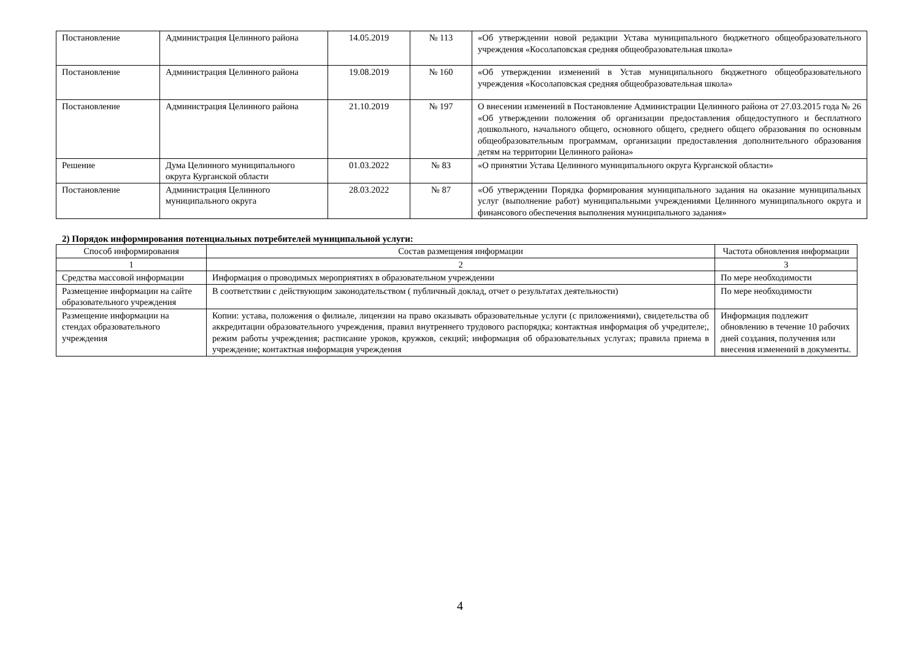| Постановление | Администрация Целинного района | 14.05.2019 | № 113 | «Об утверждении новой редакции Устава муниципального бюджетного общеобразовательного учреждения «Косолаповская средняя общеобразовательная школа» |
| Постановление | Администрация Целинного района | 19.08.2019 | № 160 | «Об утверждении изменений в Устав муниципального бюджетного общеобразовательного учреждения «Косолаповская средняя общеобразовательная школа» |
| Постановление | Администрация Целинного района | 21.10.2019 | № 197 | О внесении изменений в Постановление Администрации Целинного района от 27.03.2015 года № 26 «Об утверждении положения об организации предоставления общедоступного и бесплатного дошкольного, начального общего, основного общего, среднего общего образования по основным общеобразовательным программам, организации предоставления дополнительного образования детям на территории Целинного района» |
| Решение | Дума Целинного муниципального округа Курганской области | 01.03.2022 | № 83 | «О принятии Устава Целинного муниципального округа Курганской области» |
| Постановление | Администрация Целинного муниципального округа | 28.03.2022 | № 87 | «Об утверждении Порядка формирования муниципального задания на оказание муниципальных услуг (выполнение работ) муниципальными учреждениями Целинного муниципального округа и финансового обеспечения выполнения муниципального задания» |
2) Порядок информирования потенциальных потребителей муниципальной услуги:
| Способ информирования | Состав размещения информации | Частота обновления информации |
| --- | --- | --- |
| 1 | 2 | 3 |
| Средства массовой информации | Информация о проводимых мероприятиях в образовательном учреждении | По мере необходимости |
| Размещение информации на сайте образовательного учреждения | В соответствии с действующим законодательством ( публичный доклад, отчет о результатах деятельности) | По мере необходимости |
| Размещение информации на стендах образовательного учреждения | Копии: устава, положения о филиале, лицензии на право оказывать образовательные услуги (с приложениями), свидетельства об аккредитации образовательного учреждения, правил внутреннего трудового распорядка; контактная информация об учредителе;, режим работы учреждения; расписание уроков, кружков, секций; информация об образовательных услугах; правила приема в учреждение; контактная информация учреждения | Информация подлежит обновлению в течение 10 рабочих дней создания, получения или внесения изменений в документы. |
4